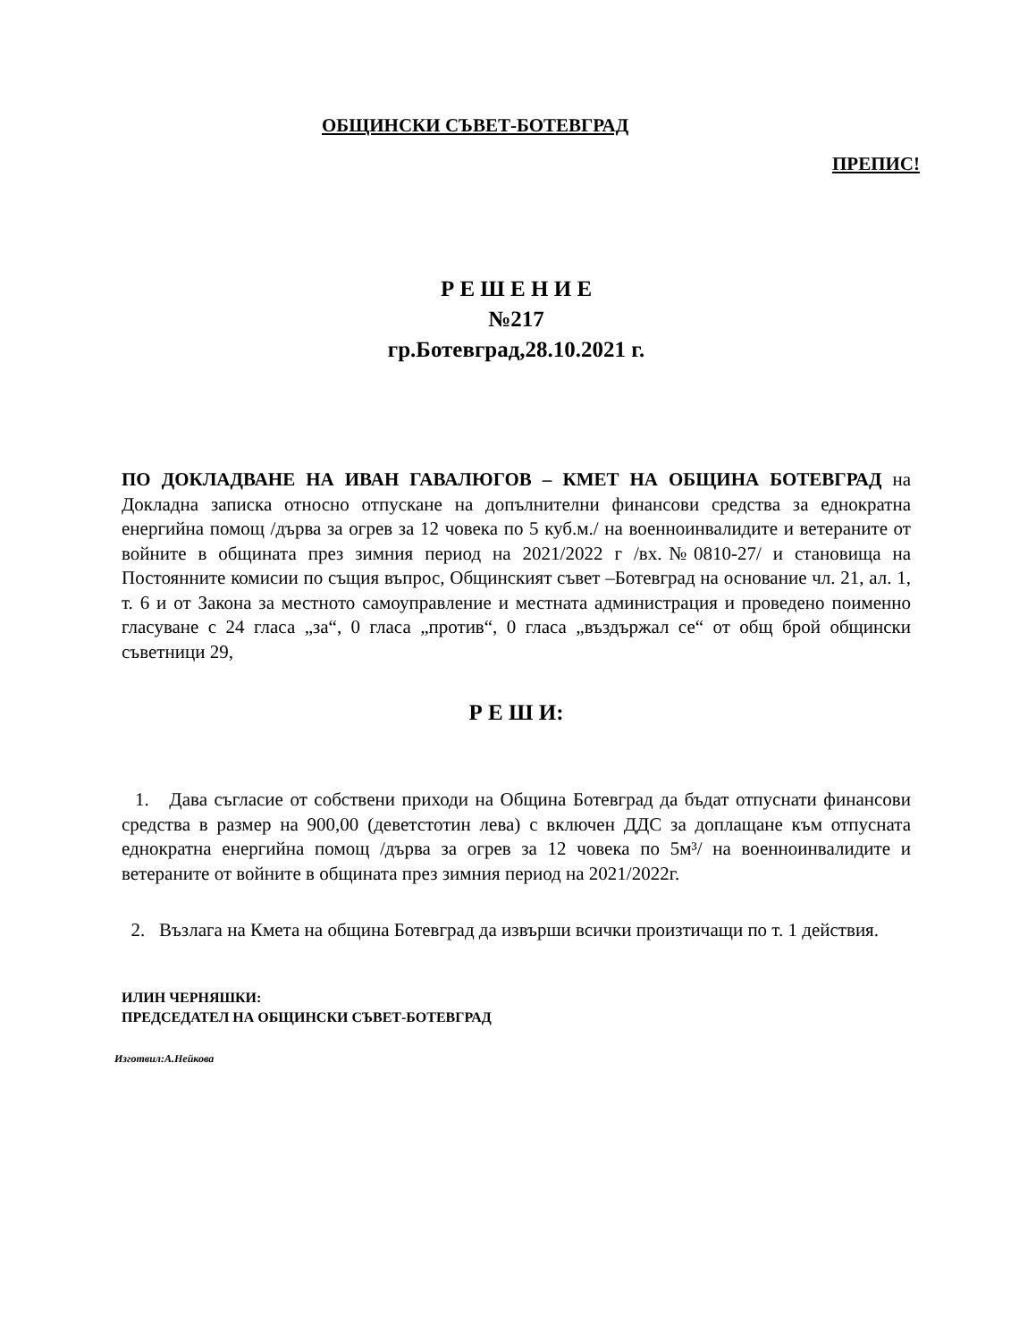ОБЩИНСКИ СЪВЕТ-БОТЕВГРАД
ПРЕПИС!
Р Е Ш Е Н И Е
№217
гр.Ботевград,28.10.2021 г.
ПО ДОКЛАДВАНЕ НА ИВАН ГАВАЛЮГОВ – КМЕТ НА ОБЩИНА БОТЕВГРАД на Докладна записка относно отпускане на допълнителни финансови средства за еднократна енергийна помощ /дърва за огрев за 12 човека по 5 куб.м./ на военноинвалидите и ветераните от войните в общината през зимния период на 2021/2022 г /вх.№0810-27/ и становища на Постоянните комисии по същия въпрос, Общинският съвет –Ботевград на основание чл. 21, ал. 1, т. 6 и от Закона за местното самоуправление и местната администрация и проведено поименно гласуване с 24 гласа „за“, 0 гласа „против“, 0 гласа „въздържал се“ от общ брой общински съветници 29,
Р Е Ш И:
1. Дава съгласие от собствени приходи на Община Ботевград да бъдат отпуснати финансови средства в размер на 900,00 (деветстотин лева) с включен ДДС за доплащане към отпусната еднократна енергийна помощ /дърва за огрев за 12 човека по 5м³/ на военноинвалидите и ветераните от войните в общината през зимния период на 2021/2022г.
2. Възлага на Кмета на община Ботевград да извърши всички произтичащи по т. 1 действия.
ИЛИН ЧЕРНЯШКИ:
ПРЕДСЕДАТЕЛ НА ОБЩИНСКИ СЪВЕТ-БОТЕВГРАД
Изготвил:А.Нейкова